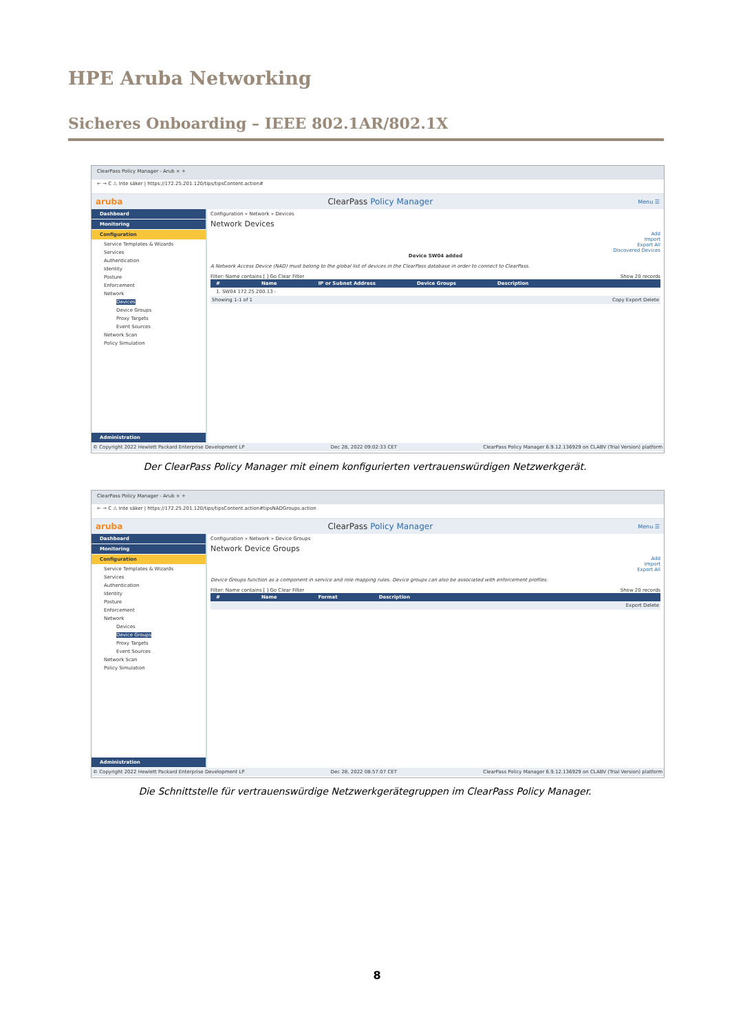HPE Aruba Networking
Sicheres Onboarding – IEEE 802.1AR/802.1X
ClearPass Policy Manager - Arub × +
← → C ⚠ Inte säker | https://172.25.201.120/tips/tipsContent.action#
aruba ClearPass Policy Manager Menu ☰
Dashboard
Monitoring
Configuration
Service Templates & Wizards
Services
Authentication
Identity
Posture
Enforcement
Network
Devices
Device Groups
Proxy Targets
Event Sources
Network Scan
Policy Simulation
Administration
Configuration » Network » Devices
Network Devices
Add
Import
Export All
Discovered Devices
Device SW04 added
A Network Access Device (NAD) must belong to the global list of devices in the ClearPass database in order to connect to ClearPass.
Filter: Name contains [ ] Go Clear Filter Show 20 records
# Name IP or Subnet Address Device Groups Description
1. SW04 172.25.200.13 -
Showing 1-1 of 1 Copy Export Delete
© Copyright 2022 Hewlett Packard Enterprise Development LP Dec 28, 2022 09:02:33 CET ClearPass Policy Manager 6.9.12.136929 on CLABV (Trial Version) platform
Der ClearPass Policy Manager mit einem konfigurierten vertrauenswürdigen Netzwerkgerät.
ClearPass Policy Manager - Arub × +
← → C ⚠ Inte säker | https://172.25.201.120/tips/tipsContent.action#tipsNADGroups.action
aruba ClearPass Policy Manager Menu ☰
Dashboard
Monitoring
Configuration
Service Templates & Wizards
Services
Authentication
Identity
Posture
Enforcement
Network
Devices
Device Groups
Proxy Targets
Event Sources
Network Scan
Policy Simulation
Administration
Configuration » Network » Device Groups
Network Device Groups
Add
Import
Export All
Device Groups function as a component in service and role mapping rules. Device groups can also be associated with enforcement profiles.
Filter: Name contains [ ] Go Clear Filter Show 20 records
# Name Format Description
Export Delete
© Copyright 2022 Hewlett Packard Enterprise Development LP Dec 28, 2022 08:57:07 CET ClearPass Policy Manager 6.9.12.136929 on CLABV (Trial Version) platform
Die Schnittstelle für vertrauenswürdige Netzwerkgerätegruppen im ClearPass Policy Manager.
8